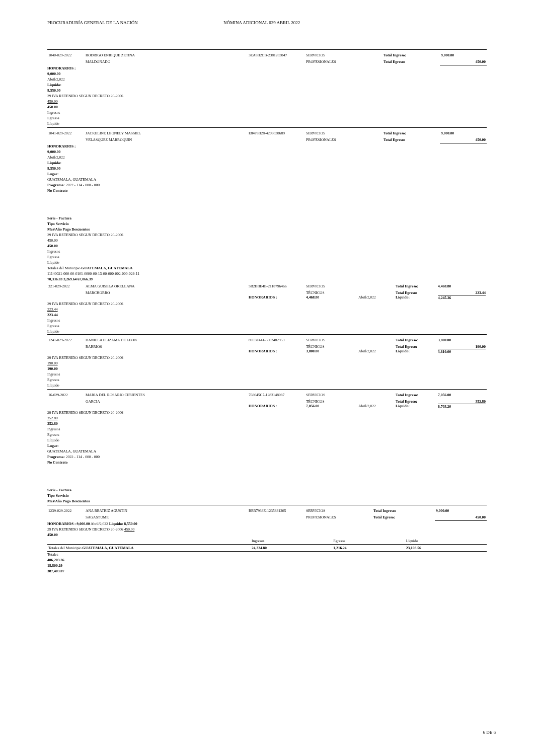PROCURADURÍA GENERAL DE LA NACIÓN NÓMINA ADICIONAL 029 ABRIL 2022
| 1040-029-2022 | RODRIGO ENRIQUE ZETINA | 3EA8B2CB-2381203847 | SERVICIOS | Total Ingreso: | 9,000.00 |
| | MALDONADO | | PROFESIONALES | Total Egreso: | 450.00 |
HONORARIOS :
9,000.00
Abril/2,022
Liquido:
8,550.00
29 IVA RETENIDO SEGUN DECRETO 20-2006
450.00
450.00
Ingresos
Egresos
Líquido
| 1041-029-2022 | JACKELINE LEONELY MASSIEL | E8478B28-4203038689 | SERVICIOS | Total Ingreso: | 9,000.00 |
| | VELASQUEZ MARROQUIN | | PROFESIONALES | Total Egreso: | 450.00 |
HONORARIOS :
9,000.00
Abril/2,022
Liquido:
8,550.00
Lugar:
GUATEMALA, GUATEMALA
Programa: 2022 - 114 - 000 - 000
No Contrato
Serie - Factura
Tipo Servicio
Mes/Año Pago Descuentos
29 IVA RETENIDO SEGUN DECRETO 20-2006
450.00
450.00
Ingresos
Egresos
Líquido
Totales del Municipio GUATEMALA, GUATEMALA
11140021-000-00-0101-0000-00-13-00-000-002-000-029-11
70,336.03 3,269.64 67,066.39
| 321-029-2022 | ALMA GUISELA ORELLANA | 5B2BBE4B-2118796466 | SERVICIOS | | Total Ingreso: | 4,468.80 |
| | MARCHORRO | HONORARIOS : | TÉCNICOS 4,468.80 | Abril/2,022 | Total Egreso: Liquido: | 223.44 4,245.36 |
29 IVA RETENIDO SEGUN DECRETO 20-2006
223.44
223.44
Ingresos
Egresos
Líquido
| 1241-029-2022 | DANIELA ELIZAMA DE LEON | 89E3F441-3802482953 | SERVICIOS | | Total Ingreso: | 3,800.00 |
| | BARRIOS | HONORARIOS : | TÉCNICOS 3,800.00 | Abril/2,022 | Total Egreso: Liquido: | 190.00 3,610.00 |
29 IVA RETENIDO SEGUN DECRETO 20-2006
190.00
190.00
Ingresos
Egresos
Líquido
| 16-029-2022 | MARIA DEL ROSARIO CIFUENTES | 768045C7-1283148087 | SERVICIOS | | Total Ingreso: | 7,056.00 |
| | GARCIA | HONORARIOS : | TÉCNICOS 7,056.00 | Abril/2,022 | Total Egreso: Liquido: | 352.80 6,703.20 |
29 IVA RETENIDO SEGUN DECRETO 20-2006
352.80
352.80
Ingresos
Egresos
Líquido
Lugar:
GUATEMALA, GUATEMALA
Programa: 2022 - 114 - 000 - 000
No Contrato
Serie - Factura
Tipo Servicio
Mes/Año Pago Descuentos
| 1239-029-2022 | ANA BEATRIZ AGUSTIN | BEB7933E-1235831305 | SERVICIOS | Total Ingreso: | 9,000.00 |
| | SAGASTUME | | PROFESIONALES | Total Egreso: | 450.00 |
HONORARIOS : 9,000.00 Abril/2,022 Liquido: 8,550.00
29 IVA RETENIDO SEGUN DECRETO 20-2006 450.00
450.00
| | Ingresos | Egresos | Líquido |
| Totales del Municipio GUATEMALA, GUATEMALA | 24,324.80 | 1,216.24 | 23,108.56 |
Totales
406,203.36
18,800.29
387,403.07
6 DE 6